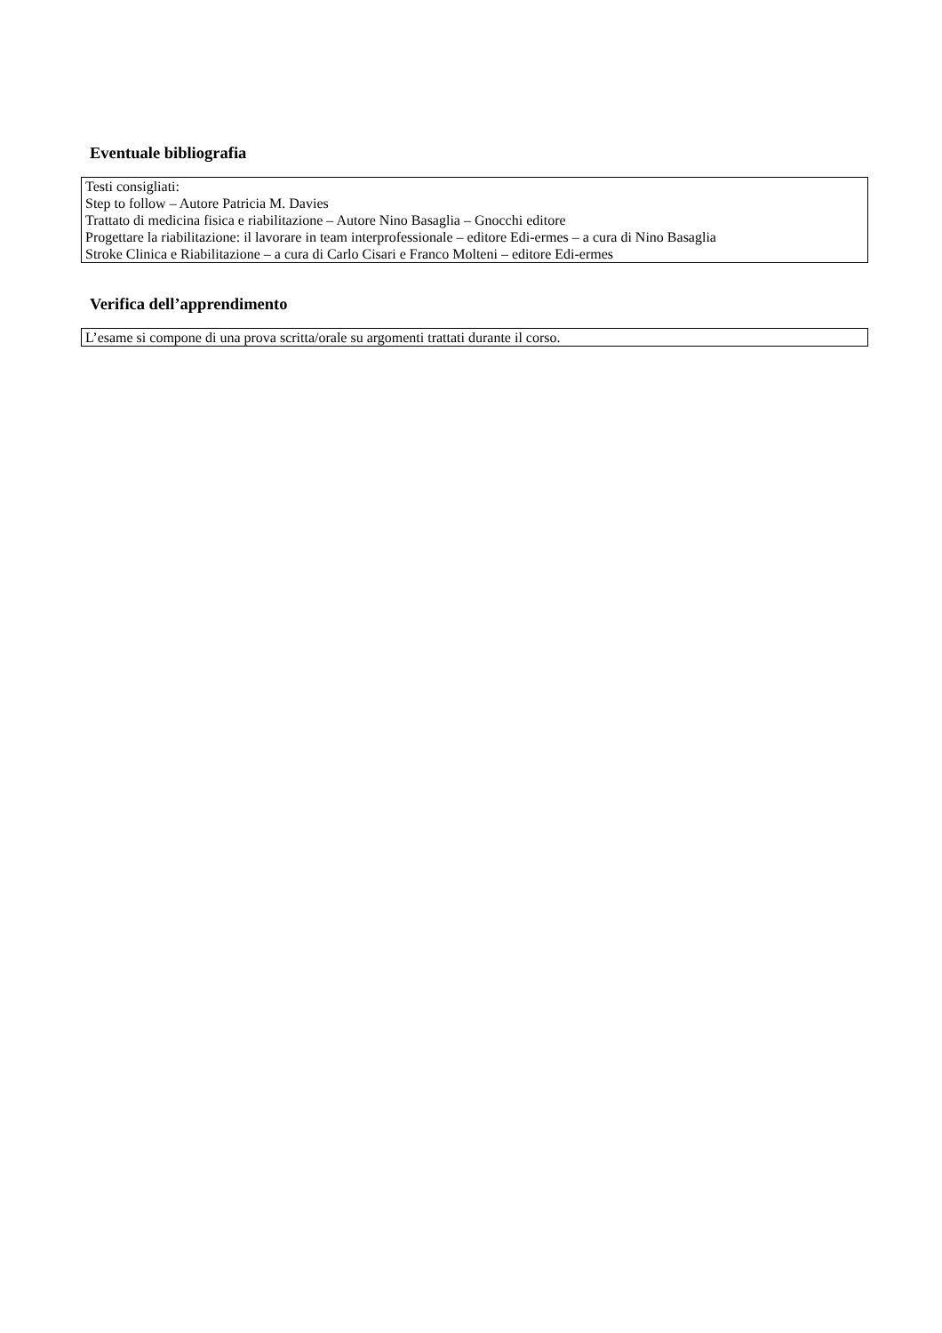Eventuale bibliografia
Testi consigliati:
Step to follow – Autore Patricia M. Davies
Trattato di medicina fisica e riabilitazione – Autore Nino Basaglia – Gnocchi editore
Progettare la riabilitazione: il lavorare in team interprofessionale – editore Edi-ermes – a cura di Nino Basaglia
Stroke Clinica e Riabilitazione – a cura di Carlo Cisari e Franco Molteni – editore Edi-ermes
Verifica dell’apprendimento
L’esame si compone di una prova scritta/orale su argomenti trattati durante il corso.